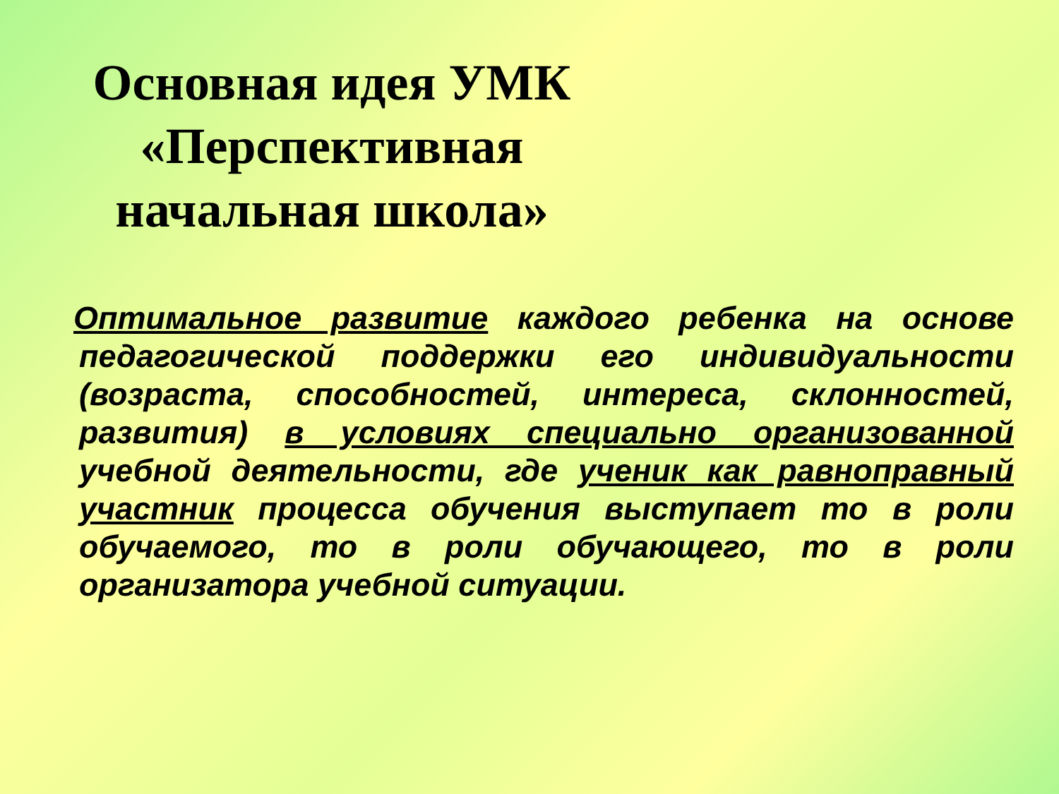Основная идея УМК
«Перспективная
начальная школа»
Оптимальное развитие каждого ребенка на основе педагогической поддержки его индивидуальности (возраста, способностей, интереса, склонностей, развития) в условиях специально организованной учебной деятельности, где ученик как равноправный участник процесса обучения выступает то в роли обучаемого, то в роли обучающего, то в роли организатора учебной ситуации.